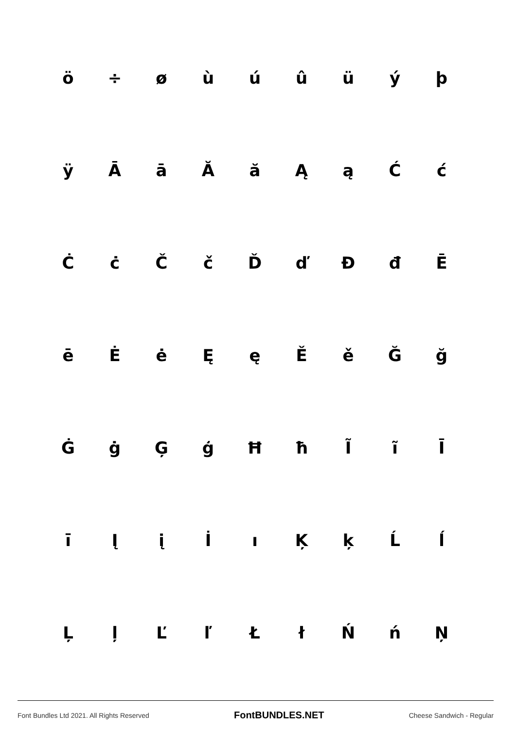ö ÷ øùúûüýþ
ÿĀāĂăĄąĆć
ĊċČčĎďĐđĒ
ēĖėĘęĚěĞğ
ĠġĢģĦħĨĩĪ
īĮįİıĶķĹĺ
ĻļĽľŁłŃńŅ
Font Bundles Ltd 2021. All Rights Reserved FontBUNDLES.NET Cheese Sandwich - Regular